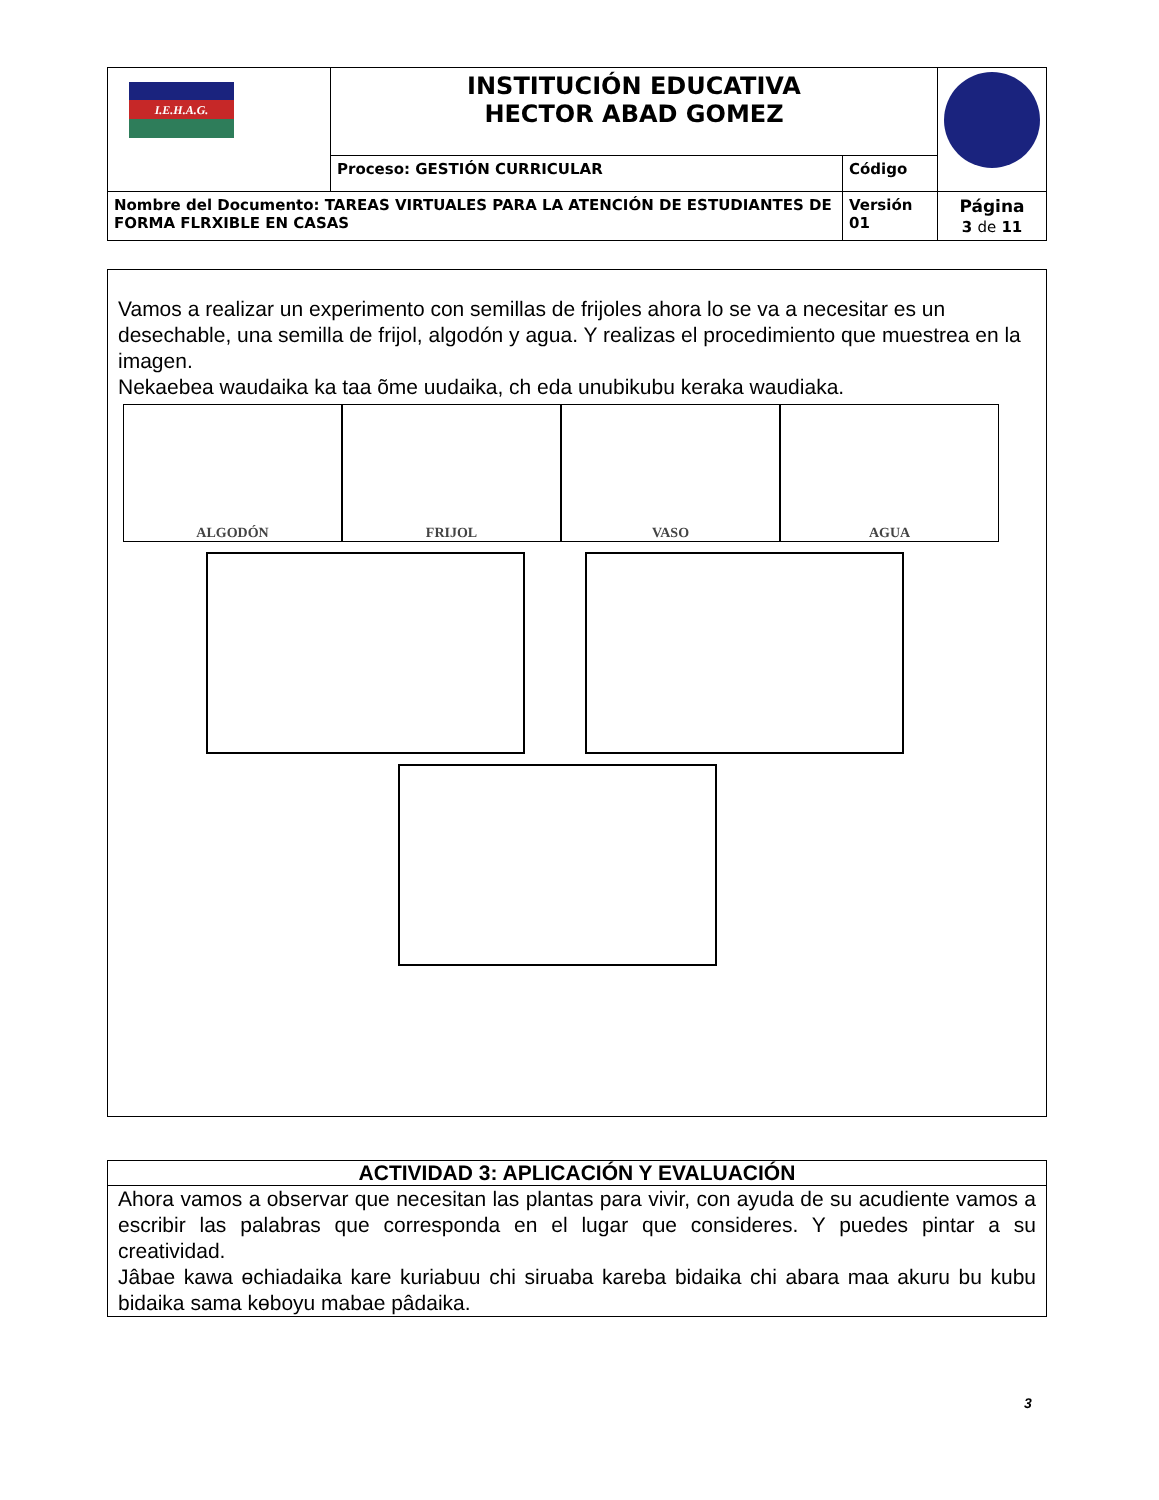| I.E.H.A.G. | INSTITUCIÓN EDUCATIVA HECTOR ABAD GOMEZ | | |
| | Proceso: GESTIÓN CURRICULAR | Código | |
| Nombre del Documento: TAREAS VIRTUALES PARA LA ATENCIÓN DE ESTUDIANTES DE FORMA FLRXIBLE EN CASAS | | Versión 01 | Página 3 de 11 |
Vamos a realizar un experimento con semillas de frijoles ahora lo se va a necesitar es un desechable, una semilla de frijol, algodón y agua. Y realizas el procedimiento que muestrea en la imagen.
Nekaebea waudaika ka taa õme uudaika, ch eda unubikubu keraka waudiaka.
ALGODÓN FRIJOL VASO AGUA
ACTIVIDAD 3: APLICACIÓN Y EVALUACIÓN
Ahora vamos a observar que necesitan las plantas para vivir, con ayuda de su acudiente vamos a escribir las palabras que corresponda en el lugar que consideres. Y puedes pintar a su creatividad.
Jâbae kawa ɵchiadaika kare kuriabuu chi siruaba kareba bidaika chi abara maa akuru bu kubu bidaika sama kɵboyu mabae pâdaika.
3